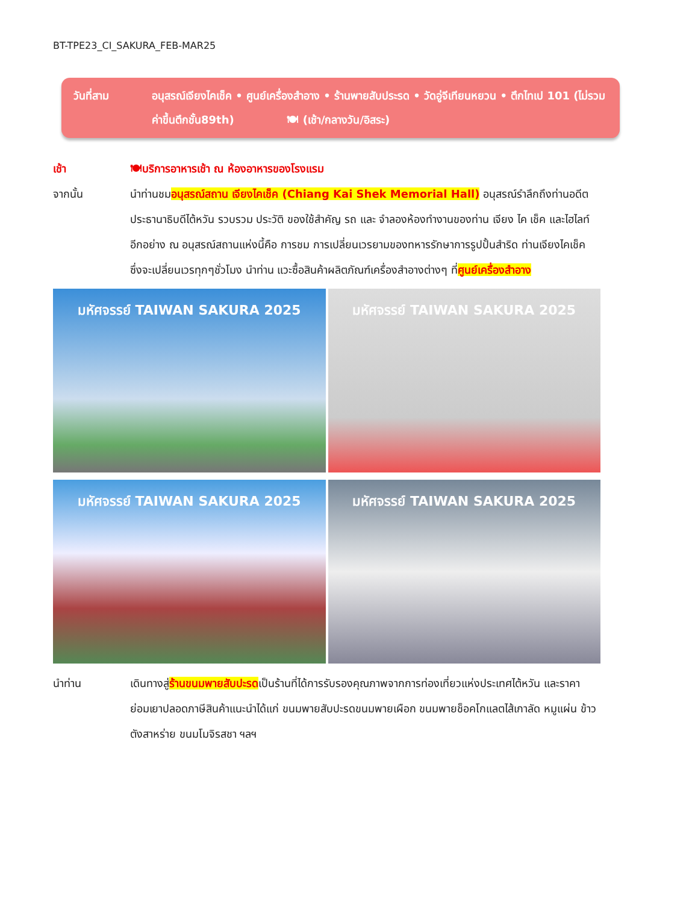BT-TPE23_CI_SAKURA_FEB-MAR25
วันที่สาม อนุสรณ์เจียงไคเช็ค • ศูนย์เครื่องสำอาง • ร้านพายสับประรด • วัดอู่จีเทียนหยวน • ตึกไทเป 101 (ไม่รวมค่าขึ้นตึกชั้น89th) 🍽 (เช้า/กลางวัน/อิสระ)
เช้า 🍽บริการอาหารเช้า ณ ห้องอาหารของโรงแรม
จากนั้น นำท่านชมอนุสรณ์สถาน เจียงไคเช็ค (Chiang Kai Shek Memorial Hall) อนุสรณ์รำลึกถึงท่านอดีตประธานาธิบดีไต้หวัน รวบรวม ประวัติ ของใช้สำคัญ รถ และ จำลองห้องทำงานของท่าน เจียง ไค เช็ค และไฮไลท์อีกอย่าง ณ อนุสรณ์สถานแห่งนี้คือ การชม การเปลี่ยนเวรยามของทหารรักษาการรูปปั้นสำริด ท่านเจียงไคเช็ค ซึ่งจะเปลี่ยนเวรทุกๆชั่วโมง นำท่าน แวะซื้อสินค้าผลิตภัณฑ์เครื่องสำอางต่างๆ ที่ศูนย์เครื่องสำอาง
มหัศจรรย์ TAIWAN SAKURA 2025 มหัศจรรย์ TAIWAN SAKURA 2025
มหัศจรรย์ TAIWAN SAKURA 2025 มหัศจรรย์ TAIWAN SAKURA 2025
นำท่าน เดินทางสู่ร้านขนมพายสับปะรดเป็นร้านที่ได้การรับรองคุณภาพจากการท่องเที่ยวแห่งประเทศไต้หวัน และราคาย่อมเยาปลอดภาษีสินค้าแนะนำได้แก่ ขนมพายสับปะรดขนมพายเผือก ขนมพายช็อคโกแลตไส้เกาลัด หมูแผ่น ข้าวตังสาหร่าย ขนมโมจิรสชา ฯลฯ